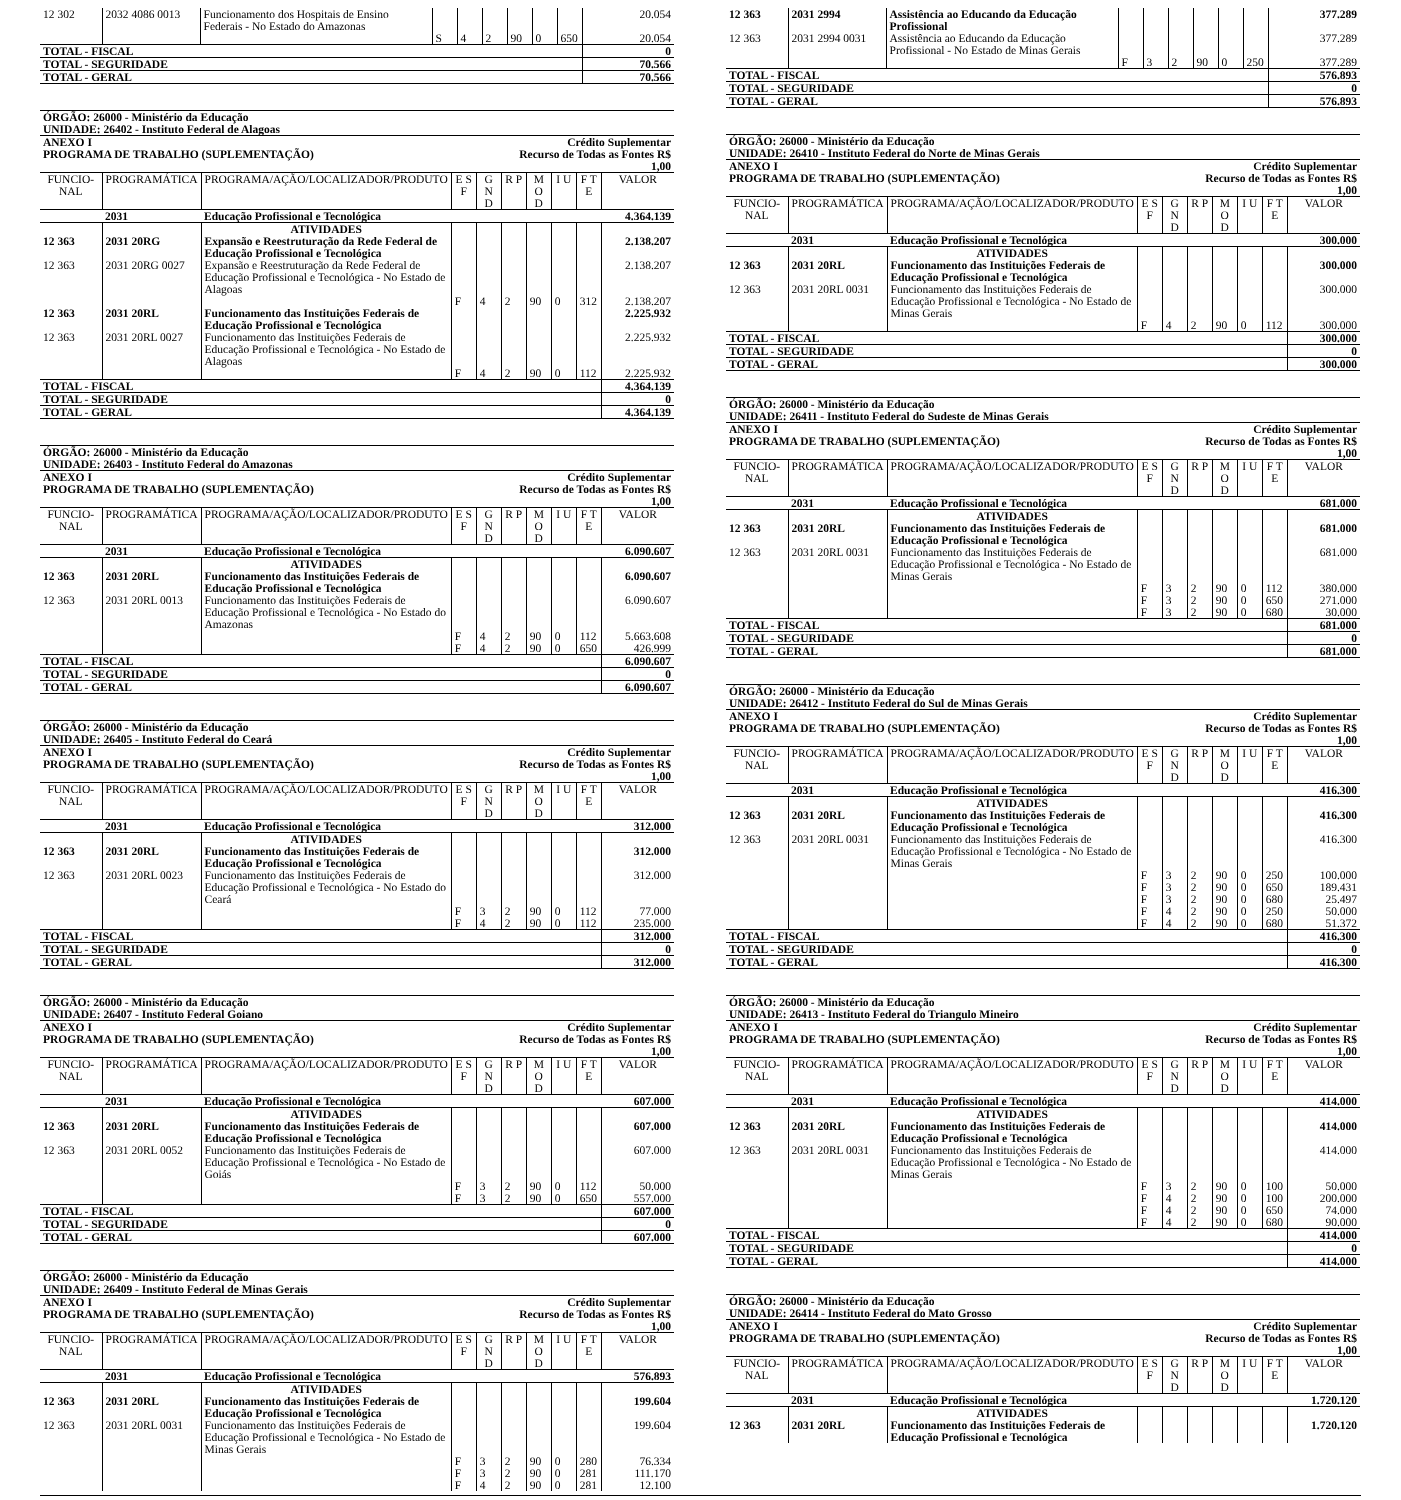| 12 302 | 2032 4086 0013 | Funcionamento dos Hospitais de Ensino Federais - No Estado do Amazonas | | | | | | | 20.054 |
| | | | S | 4 | 2 | 90 | 0 | 650 | 20.054 |
| TOTAL - FISCAL | | | | | | | | | 0 |
| TOTAL - SEGURIDADE | | | | | | | | | 70.566 |
| TOTAL - GERAL | | | | | | | | | 70.566 |
| ÓRGÃO: 26000 - Ministério da Educação | | | | | | | | | |
| UNIDADE: 26402 - Instituto Federal de Alagoas | | | | | | | | | |
| ANEXO I | | | | | Crédito Suplementar | | | | |
| PROGRAMA DE TRABALHO (SUPLEMENTAÇÃO) | | | | | Recurso de Todas as Fontes R$ 1,00 | | | | |
| FUNCIO-NAL | PROGRAMÁTICA | PROGRAMA/AÇÃO/LOCALIZADOR/PRODUTO | E S F | G N D | R P | M O D | I U | F T E | VALOR |
| | 2031 | Educação Profissional e Tecnológica | | | | | | | 4.364.139 |
| | | ATIVIDADES | | | | | | | |
| 12 363 | 2031 20RG | Expansão e Reestruturação da Rede Federal de Educação Profissional e Tecnológica | | | | | | | 2.138.207 |
| 12 363 | 2031 20RG 0027 | Expansão e Reestruturação da Rede Federal de Educação Profissional e Tecnológica - No Estado de Alagoas | | | | | | | 2.138.207 |
| | | | F | 4 | 2 | 90 | 0 | 312 | 2.138.207 |
| 12 363 | 2031 20RL | Funcionamento das Instituições Federais de Educação Profissional e Tecnológica | | | | | | | 2.225.932 |
| 12 363 | 2031 20RL 0027 | Funcionamento das Instituições Federais de Educação Profissional e Tecnológica - No Estado de Alagoas | | | | | | | 2.225.932 |
| | | | F | 4 | 2 | 90 | 0 | 112 | 2.225.932 |
| TOTAL - FISCAL | | | | | | | | | 4.364.139 |
| TOTAL - SEGURIDADE | | | | | | | | | 0 |
| TOTAL - GERAL | | | | | | | | | 4.364.139 |
| ÓRGÃO: 26000 - Ministério da Educação | | | | | | | | | |
| UNIDADE: 26403 - Instituto Federal do Amazonas | | | | | | | | | |
| ANEXO I | | | | | Crédito Suplementar | | | | |
| PROGRAMA DE TRABALHO (SUPLEMENTAÇÃO) | | | | | Recurso de Todas as Fontes R$ 1,00 | | | | |
| FUNCIO-NAL | PROGRAMÁTICA | PROGRAMA/AÇÃO/LOCALIZADOR/PRODUTO | E S F | G N D | R P | M O D | I U | F T E | VALOR |
| | 2031 | Educação Profissional e Tecnológica | | | | | | | 6.090.607 |
| | | ATIVIDADES | | | | | | | |
| 12 363 | 2031 20RL | Funcionamento das Instituições Federais de Educação Profissional e Tecnológica | | | | | | | 6.090.607 |
| 12 363 | 2031 20RL 0013 | Funcionamento das Instituições Federais de Educação Profissional e Tecnológica - No Estado do Amazonas | | | | | | | 6.090.607 |
| | | | F | 4 | 2 | 90 | 0 | 112 | 5.663.608 |
| | | | F | 4 | 2 | 90 | 0 | 650 | 426.999 |
| TOTAL - FISCAL | | | | | | | | | 6.090.607 |
| TOTAL - SEGURIDADE | | | | | | | | | 0 |
| TOTAL - GERAL | | | | | | | | | 6.090.607 |
| ÓRGÃO: 26000 - Ministério da Educação | | | | | | | | | |
| UNIDADE: 26405 - Instituto Federal do Ceará | | | | | | | | | |
| ANEXO I | | | | | Crédito Suplementar | | | | |
| PROGRAMA DE TRABALHO (SUPLEMENTAÇÃO) | | | | | Recurso de Todas as Fontes R$ 1,00 | | | | |
| FUNCIO-NAL | PROGRAMÁTICA | PROGRAMA/AÇÃO/LOCALIZADOR/PRODUTO | E S F | G N D | R P | M O D | I U | F T E | VALOR |
| | 2031 | Educação Profissional e Tecnológica | | | | | | | 312.000 |
| | | ATIVIDADES | | | | | | | |
| 12 363 | 2031 20RL | Funcionamento das Instituições Federais de Educação Profissional e Tecnológica | | | | | | | 312.000 |
| 12 363 | 2031 20RL 0023 | Funcionamento das Instituições Federais de Educação Profissional e Tecnológica - No Estado do Ceará | | | | | | | 312.000 |
| | | | F | 3 | 2 | 90 | 0 | 112 | 77.000 |
| | | | F | 4 | 2 | 90 | 0 | 112 | 235.000 |
| TOTAL - FISCAL | | | | | | | | | 312.000 |
| TOTAL - SEGURIDADE | | | | | | | | | 0 |
| TOTAL - GERAL | | | | | | | | | 312.000 |
| ÓRGÃO: 26000 - Ministério da Educação | | | | | | | | | |
| UNIDADE: 26407 - Instituto Federal Goiano | | | | | | | | | |
| ANEXO I | | | | | Crédito Suplementar | | | | |
| PROGRAMA DE TRABALHO (SUPLEMENTAÇÃO) | | | | | Recurso de Todas as Fontes R$ 1,00 | | | | |
| FUNCIO-NAL | PROGRAMÁTICA | PROGRAMA/AÇÃO/LOCALIZADOR/PRODUTO | E S F | G N D | R P | M O D | I U | F T E | VALOR |
| | 2031 | Educação Profissional e Tecnológica | | | | | | | 607.000 |
| | | ATIVIDADES | | | | | | | |
| 12 363 | 2031 20RL | Funcionamento das Instituições Federais de Educação Profissional e Tecnológica | | | | | | | 607.000 |
| 12 363 | 2031 20RL 0052 | Funcionamento das Instituições Federais de Educação Profissional e Tecnológica - No Estado de Goiás | | | | | | | 607.000 |
| | | | F | 3 | 2 | 90 | 0 | 112 | 50.000 |
| | | | F | 3 | 2 | 90 | 0 | 650 | 557.000 |
| TOTAL - FISCAL | | | | | | | | | 607.000 |
| TOTAL - SEGURIDADE | | | | | | | | | 0 |
| TOTAL - GERAL | | | | | | | | | 607.000 |
| ÓRGÃO: 26000 - Ministério da Educação | | | | | | | | | |
| UNIDADE: 26409 - Instituto Federal de Minas Gerais | | | | | | | | | |
| ANEXO I | | | | | Crédito Suplementar | | | | |
| PROGRAMA DE TRABALHO (SUPLEMENTAÇÃO) | | | | | Recurso de Todas as Fontes R$ 1,00 | | | | |
| FUNCIO-NAL | PROGRAMÁTICA | PROGRAMA/AÇÃO/LOCALIZADOR/PRODUTO | E S F | G N D | R P | M O D | I U | F T E | VALOR |
| | 2031 | Educação Profissional e Tecnológica | | | | | | | 576.893 |
| | | ATIVIDADES | | | | | | | |
| 12 363 | 2031 20RL | Funcionamento das Instituições Federais de Educação Profissional e Tecnológica | | | | | | | 199.604 |
| 12 363 | 2031 20RL 0031 | Funcionamento das Instituições Federais de Educação Profissional e Tecnológica - No Estado de Minas Gerais | | | | | | | 199.604 |
| | | | F | 3 | 2 | 90 | 0 | 280 | 76.334 |
| | | | F | 3 | 2 | 90 | 0 | 281 | 111.170 |
| | | | F | 4 | 2 | 90 | 0 | 281 | 12.100 |
| 12 363 | 2031 2994 | Assistência ao Educando da Educação Profissional | | | | | | | 377.289 |
| 12 363 | 2031 2994 0031 | Assistência ao Educando da Educação Profissional - No Estado de Minas Gerais | | | | | | | 377.289 |
| | | | F | 3 | 2 | 90 | 0 | 250 | 377.289 |
| TOTAL - FISCAL | | | | | | | | | 576.893 |
| TOTAL - SEGURIDADE | | | | | | | | | 0 |
| TOTAL - GERAL | | | | | | | | | 576.893 |
| ÓRGÃO: 26000 - Ministério da Educação | | | | | | | | | |
| UNIDADE: 26410 - Instituto Federal do Norte de Minas Gerais | | | | | | | | | |
| ANEXO I | | | | | Crédito Suplementar | | | | |
| PROGRAMA DE TRABALHO (SUPLEMENTAÇÃO) | | | | | Recurso de Todas as Fontes R$ 1,00 | | | | |
| FUNCIO-NAL | PROGRAMÁTICA | PROGRAMA/AÇÃO/LOCALIZADOR/PRODUTO | E S F | G N D | R P | M O D | I U | F T E | VALOR |
| | 2031 | Educação Profissional e Tecnológica | | | | | | | 300.000 |
| | | ATIVIDADES | | | | | | | |
| 12 363 | 2031 20RL | Funcionamento das Instituições Federais de Educação Profissional e Tecnológica | | | | | | | 300.000 |
| 12 363 | 2031 20RL 0031 | Funcionamento das Instituições Federais de Educação Profissional e Tecnológica - No Estado de Minas Gerais | | | | | | | 300.000 |
| | | | F | 4 | 2 | 90 | 0 | 112 | 300.000 |
| TOTAL - FISCAL | | | | | | | | | 300.000 |
| TOTAL - SEGURIDADE | | | | | | | | | 0 |
| TOTAL - GERAL | | | | | | | | | 300.000 |
| ÓRGÃO: 26000 - Ministério da Educação | | | | | | | | | |
| UNIDADE: 26411 - Instituto Federal do Sudeste de Minas Gerais | | | | | | | | | |
| ANEXO I | | | | | Crédito Suplementar | | | | |
| PROGRAMA DE TRABALHO (SUPLEMENTAÇÃO) | | | | | Recurso de Todas as Fontes R$ 1,00 | | | | |
| FUNCIO-NAL | PROGRAMÁTICA | PROGRAMA/AÇÃO/LOCALIZADOR/PRODUTO | E S F | G N D | R P | M O D | I U | F T E | VALOR |
| | 2031 | Educação Profissional e Tecnológica | | | | | | | 681.000 |
| | | ATIVIDADES | | | | | | | |
| 12 363 | 2031 20RL | Funcionamento das Instituições Federais de Educação Profissional e Tecnológica | | | | | | | 681.000 |
| 12 363 | 2031 20RL 0031 | Funcionamento das Instituições Federais de Educação Profissional e Tecnológica - No Estado de Minas Gerais | | | | | | | 681.000 |
| | | | F | 3 | 2 | 90 | 0 | 112 | 380.000 |
| | | | F | 3 | 2 | 90 | 0 | 650 | 271.000 |
| | | | F | 3 | 2 | 90 | 0 | 680 | 30.000 |
| TOTAL - FISCAL | | | | | | | | | 681.000 |
| TOTAL - SEGURIDADE | | | | | | | | | 0 |
| TOTAL - GERAL | | | | | | | | | 681.000 |
| ÓRGÃO: 26000 - Ministério da Educação | | | | | | | | | |
| UNIDADE: 26412 - Instituto Federal do Sul de Minas Gerais | | | | | | | | | |
| ANEXO I | | | | | Crédito Suplementar | | | | |
| PROGRAMA DE TRABALHO (SUPLEMENTAÇÃO) | | | | | Recurso de Todas as Fontes R$ 1,00 | | | | |
| FUNCIO-NAL | PROGRAMÁTICA | PROGRAMA/AÇÃO/LOCALIZADOR/PRODUTO | E S F | G N D | R P | M O D | I U | F T E | VALOR |
| | 2031 | Educação Profissional e Tecnológica | | | | | | | 416.300 |
| | | ATIVIDADES | | | | | | | |
| 12 363 | 2031 20RL | Funcionamento das Instituições Federais de Educação Profissional e Tecnológica | | | | | | | 416.300 |
| 12 363 | 2031 20RL 0031 | Funcionamento das Instituições Federais de Educação Profissional e Tecnológica - No Estado de Minas Gerais | | | | | | | 416.300 |
| | | | F | 3 | 2 | 90 | 0 | 250 | 100.000 |
| | | | F | 3 | 2 | 90 | 0 | 650 | 189.431 |
| | | | F | 3 | 2 | 90 | 0 | 680 | 25.497 |
| | | | F | 4 | 2 | 90 | 0 | 250 | 50.000 |
| | | | F | 4 | 2 | 90 | 0 | 680 | 51.372 |
| TOTAL - FISCAL | | | | | | | | | 416.300 |
| TOTAL - SEGURIDADE | | | | | | | | | 0 |
| TOTAL - GERAL | | | | | | | | | 416.300 |
| ÓRGÃO: 26000 - Ministério da Educação | | | | | | | | | |
| UNIDADE: 26413 - Instituto Federal do Triangulo Mineiro | | | | | | | | | |
| ANEXO I | | | | | Crédito Suplementar | | | | |
| PROGRAMA DE TRABALHO (SUPLEMENTAÇÃO) | | | | | Recurso de Todas as Fontes R$ 1,00 | | | | |
| FUNCIO-NAL | PROGRAMÁTICA | PROGRAMA/AÇÃO/LOCALIZADOR/PRODUTO | E S F | G N D | R P | M O D | I U | F T E | VALOR |
| | 2031 | Educação Profissional e Tecnológica | | | | | | | 414.000 |
| | | ATIVIDADES | | | | | | | |
| 12 363 | 2031 20RL | Funcionamento das Instituições Federais de Educação Profissional e Tecnológica | | | | | | | 414.000 |
| 12 363 | 2031 20RL 0031 | Funcionamento das Instituições Federais de Educação Profissional e Tecnológica - No Estado de Minas Gerais | | | | | | | 414.000 |
| | | | F | 3 | 2 | 90 | 0 | 100 | 50.000 |
| | | | F | 4 | 2 | 90 | 0 | 100 | 200.000 |
| | | | F | 4 | 2 | 90 | 0 | 650 | 74.000 |
| | | | F | 4 | 2 | 90 | 0 | 680 | 90.000 |
| TOTAL - FISCAL | | | | | | | | | 414.000 |
| TOTAL - SEGURIDADE | | | | | | | | | 0 |
| TOTAL - GERAL | | | | | | | | | 414.000 |
| ÓRGÃO: 26000 - Ministério da Educação | | | | | | | | | |
| UNIDADE: 26414 - Instituto Federal do Mato Grosso | | | | | | | | | |
| ANEXO I | | | | | Crédito Suplementar | | | | |
| PROGRAMA DE TRABALHO (SUPLEMENTAÇÃO) | | | | | Recurso de Todas as Fontes R$ 1,00 | | | | |
| FUNCIO-NAL | PROGRAMÁTICA | PROGRAMA/AÇÃO/LOCALIZADOR/PRODUTO | E S F | G N D | R P | M O D | I U | F T E | VALOR |
| | 2031 | Educação Profissional e Tecnológica | | | | | | | 1.720.120 |
| | | ATIVIDADES | | | | | | | |
| 12 363 | 2031 20RL | Funcionamento das Instituições Federais de Educação Profissional e Tecnológica | | | | | | | 1.720.120 |